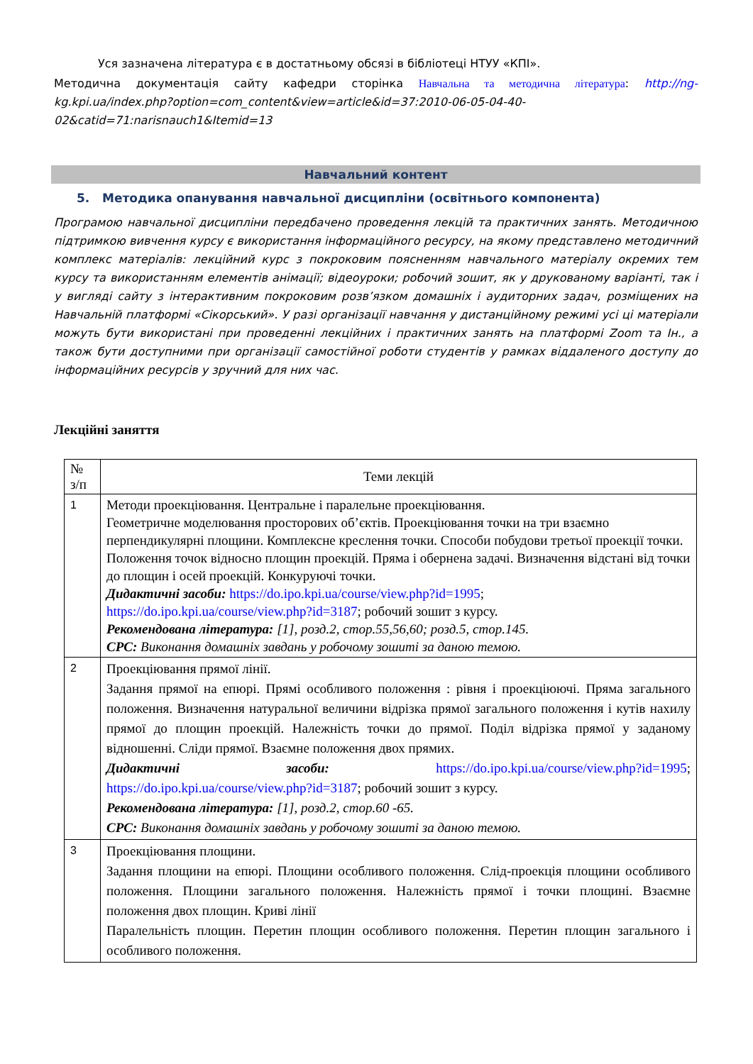Уся зазначена література є в достатньому обсязі в бібліотеці НТУУ «КПІ».
Методична документація сайту кафедри сторінка Навчальна та методична література: http://ng- kg.kpi.ua/index.php?option=com_content&view=article&id=37:2010-06-05-04-40-02&catid=71:narisnauch1&Itemid=13
Навчальний контент
5. Методика опанування навчальної дисципліни (освітнього компонента)
Програмою навчальної дисципліни передбачено проведення лекцій та практичних занять. Методичною підтримкою вивчення курсу є використання інформаційного ресурсу, на якому представлено методичний комплекс матеріалів: лекційний курс з покроковим поясненням навчального матеріалу окремих тем курсу та використанням елементів анімації; відеоуроки; робочий зошит, як у друкованому варіанті, так і у вигляді сайту з інтерактивним покроковим розв’язком домашніх і аудиторних задач, розміщених на Навчальній платформі «Сікорський». У разі організації навчання у дистанційному режимі усі ці матеріали можуть бути використані при проведенні лекційних і практичних занять на платформі Zoom та Ін., а також бути доступними при організації самостійної роботи студентів у рамках віддаленого доступу до інформаційних ресурсів у зручний для них час.
Лекційні заняття
| № з/п | Теми лекцій |
| --- | --- |
| 1 | Методи проекціювання. Центральне і паралельне проекціювання. Геометричне моделювання просторових об’єктів. Проекціювання точки на три взаємно перпендикулярні площини. Комплексне креслення точки. Способи побудови третьої проекції точки. Положення точок відносно площин проекцій. Пряма і обернена задачі. Визначення відстані від точки до площин і осей проекцій. Конкуруючі точки. Дидактичні засоби: https://do.ipo.kpi.ua/course/view.php?id=1995 ; https://do.ipo.kpi.ua/course/view.php?id=3187 ; робочий зошит з курсу. Рекомендована література: [1], розд.2, стор.55,56,60; розд.5, стор.145. СРС: Виконання домашніх завдань у робочому зошиті за даною темою. |
| 2 | Проекціювання прямої лінії. Задання прямої на епюрі. Прямі особливого положення : рівня і проекціюючі. Пряма загального положення. Визначення натуральної величини відрізка прямої загального положення і кутів нахилу прямої до площин проекцій. Належність точки до прямої. Поділ відрізка прямої у заданому відношенні. Сліди прямої. Взаємне положення двох прямих. Дидактичні засоби: https://do.ipo.kpi.ua/course/view.php?id=1995 ; https://do.ipo.kpi.ua/course/view.php?id=3187 ; робочий зошит з курсу. Рекомендована література: [1], розд.2, стор.60 -65. СРС: Виконання домашніх завдань у робочому зошиті за даною темою. |
| 3 | Проекціювання площини. Задання площини на епюрі. Площини особливого положення. Слід-проекція площини особливого положення. Площини загального положення. Належність прямої і точки площині. Взаємне положення двох площин. Криві лінії Паралельність площин. Перетин площин особливого положення. Перетин площин загального і особливого положення. |